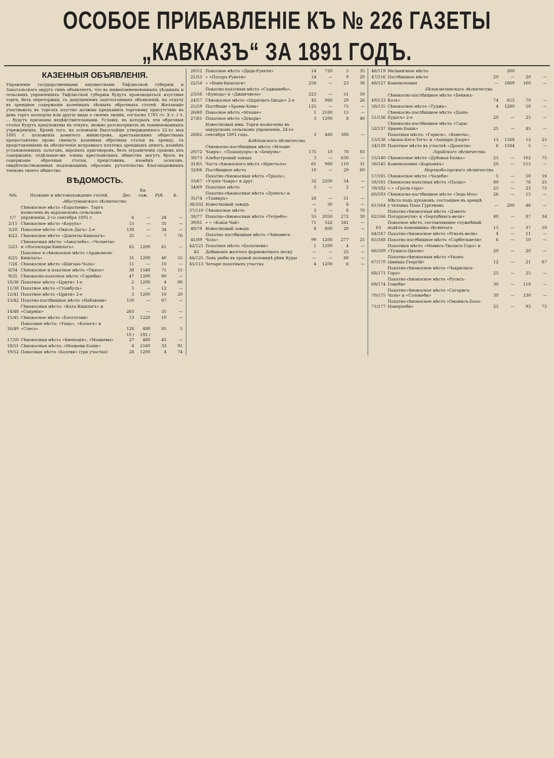ОСОБОЕ ПРИБАВЛЕНІЕ КЪ № 226 ГАЗЕТЫ „КАВКАЗЪ“ ЗА 1891 ГОДЪ.
КАЗЕННЫЯ ОБЪЯВЛЕНІЯ.
Управленіе государственными имуществами Тифлисской губерніи и Закатальскаго округа симъ объявляетъ, что въ нижепоименованныхъ уѣздныхъ и сельскихъ управленіяхъ Тифлисской губерніи будутъ производиться изустные торги, безъ переторжки, съ допущеніемъ запечатанныхъ объявленій, на отдачу въ арендное содержаніе казенныхъ лѣсныхъ оброчныхъ статей. Желающіе участвовать въ торгахъ изустно должны предъявить торговому присутствію въ день торга паспорты или другіе виды о своемъ званіи, согласно 1783 ст. Х т. I ч. ... будутъ признаны недѣйствительными. Условія, на которыхъ эти оброчныя статьи будутъ предложены въ откупъ, можно разсматривать въ поименованныхъ учрежденіяхъ. Кромѣ того, на основаніи Высочайше утвержденнаго 22-го мая 1881 г. положенія комитета министровъ, крестьянскимъ обществамъ предоставлено право снимать казенныя оброчныя статьи въ аренду, съ представленіемъ въ обезпеченіе исправнаго платежа арендныхъ денегъ, взамѣнъ установленныхъ залоговъ, мірскихъ приговоровъ, безъ ограниченія сроковъ ихъ содержанія; отдѣльные-же члены крестьянскихъ обществъ могутъ брать въ содержаніе оброчныя статьи, представивъ, взамѣнъ залоговъ, свидѣтельствованныя надлежащимъ образомъ ручательства благонадежныхъ членовъ своего общества.
ВѢДОМОСТЬ.
| №№ | Названіе и мѣстонахожденіе статей. | Дес. | Кв. саж. | Руб. | К. |
| --- | --- | --- | --- | --- | --- |
| Абастуманскаго лѣсничества: | | | | | |
| 1/7 | Сѣнокосное мѣсто «Баратхеви». Торгъ назначенъ въ вархансконъ сельскомъ управленіи, 2-го сентября 1891 г. | 6 | — | 24 | — |
| 2/15 | Сѣнокосное мѣсто «Корухъ» | 15 | — | 35 | — |
| 3/20 | Покосное мѣсто «Окюзъ-Дагъ» 2-е | 130 | — | 34 | — |
| 4/22 | Сѣнокосное мѣсто «Довлеты-Кишлагъ» | 35 | — | 7 | 70 |
| 5/23 | Сѣнокосныя мѣста: «Амаглеба», «Чочиеты» и «Насоплари-Кишлагъ» | 65 | 1200 | 61 | — |
| 6/25 | Пахатное и сѣнокосное мѣсто «Ардисвели-Кишлагъ» | 31 | 1200 | 40 | 55 |
| 7/26 | Сѣнокосное мѣсто «Шигана-Чала» | 11 | — | 10 | — |
| 8/34 | Сѣнокосное и пахатное мѣсто «Окиза» | 38 | 1540 | 71 | 15 |
| 9/35 | Сѣнокосно-пахатное мѣсто «Горіебы» | 47 | 1200 | 80 | — |
| 10/36 | Пахатное мѣсто «Црити» 1-е | 2 | 1200 | 4 | 80 |
| 11/38 | Пахатное мѣсто «Стамбулъ» | 5 | — | 12 | — |
| 12/41 | Пахатное мѣсто «Црити» 2-е | 3 | 1200 | 10 | 20 |
| 13/42 | Пахатно-пастбищное мѣсто «Набакеви» | 150 | — | 67 | — |
| 14/48 | Сѣнокосныя мѣста: «Ката-Кишлагъ» и «Саирмія» | 263 | — | 35 | — |
| 15/45 | Сѣнокосное мѣсто «Боселтави» | 13 | 1220 | 10 | — |
| 16/49 | Покосныя мѣста: «Унца», «Колосъ» и «Слеса» | 128 | 480 | 85 | 5 |
| 17/50 | Сѣнокосныя мѣста «Квенація», «Моцкевы» | 10 / 27 | 192 / 480 | 45 | — |
| 18/51 | Сѣнокосныя мѣста: «Моцкеви-Баши» | 4 | 2160 | 33 | 91 |
| 19/52 | Покосныя мѣста «Холеви» (три участка) | 28 | 1200 | 4 | 74 |
| 20/52 | Покосное мѣсто «Диди-Рукети» | 14 | 720 | 5 | 35 |
| 21/55 | » «Патара-Рукети» | 14 | — | 9 | 20 |
| 22/54 | » «Вани-Кишлаги» | 256 | — | 23 | 38 |
| 23/56 | Покосно-пахатныя мѣста «Саджинебо», «Кумода» и «Джинчвела» | 223 | — | 51 | 50 |
| 24/57 | Сѣнокосное мѣсто «Цхрилисъ-Цкаро» 2-е | 42 | 960 | 29 | 26 |
| 25/59 | Пастбище «Храми-Хеви» | 125 | — | 75 | — |
| 26/60 | Покосное мѣсто «Млаше» | 1 | 2160 | 15 | — |
| 27/61 | Пахатное мѣсто «Дгвари» | 3 | 1200 | 8 | 40 |
| 28/62 | Известковыя ямы. Торги назначены въ ацкурскомъ сельскомъ управленіи, 24-го сентября 1891 года. | 3 | 480 | 300 | — |
| Кобліанскаго лѣсничества. | | | | | |
| 29/72 | Сѣнокосно-пастбищныя мѣста «Млаше-Чаиръ», «Пашапуаръ» и «Бешумъ» | 175 | 10 | 78 | 83 |
| 30/73 | Алебастровый заводъ | 3 | — | 630 | — |
| 31/65 | Часть сѣнокоснаго мѣста «Ирисчала» | 61 | 960 | 110 | 31 |
| 32/66 | Пастбищное мѣсто | 10 | — | 29 | 60 |
| 33/67 | Пахатно-сѣнокосныя мѣста «Тріаль», «Узунъ-Чаиръ» и друг. | 32 | 2200 | 54 | — |
| 34/69 | Пахатное мѣсто | 5 | — | 2 | — |
| 35/74 | Пахатно-сѣнокосныя мѣста «Дунесъ» и «Тахвиръ» | 28 | — | 51 | — |
| 36/102 | Известковый заводъ | — | 30 | 6 | — |
| 37/110 | Сѣнокосное мѣсто | 3 | — | 8 | 70 |
| 38/77 | Пахатно-сѣнокосныя мѣста «Тетребо» | 55 | 2050 | 272 | 30 |
| 39/81 | » » «Кокія-Чай» | 71 | 522 | 341 | — |
| 40/78 | Известковый заводъ | 8 | 800 | 20 | — |
| 41/89 | Пахатно пастбищныя мѣста «Чинависъ-Чала» | 99 | 1200 | 277 | 25 |
| 42/121 | Пахатное мѣсто «Балатхеви» | 1 | 1200 | 4 | — |
| 43 | Добываніе желтаго формовочнаго песку | — | — | 25 | — |
| 44/125 | Ловъ рыбы въ правой половинѣ рѣки Куры | — | — | 60 | — |
| 45/113 | Четыре пахатныхъ участка | 4 | 1200 | 6 | — |
| 46/119 | Мельничное мѣсто | | 200 | | |
| 47/116 | Пастбищное мѣсто | 20 | — | 20 | — |
| 48/127 | Каменоломня | — | 1669 | 160 | — |
| Бѣлоключинскаго лѣсничества. | | | | | |
| 49/133 | Сѣнокосно-пастбищное мѣсто «Бекюкъ-Козъ» | 74 | 655 | 70 | — |
| 50/135 | Сѣнокосное мѣсто «Туджъ» | 4 | 1280 | 50 | — |
| 51/136 | Сѣнокосно-пастбищное мѣсто «Дашъ-Будагъ» 2-е | 20 | — | 25 | — |
| 52/137 | Сѣнокосно-пастбищное мѣсто «Сары-Ярымъ-Баши» | 25 | — | 45 | — |
| 53/138 | Пахатныя мѣста: «Гориси», «Ванеты», «Акопа-Кега-Тегъ» и «Ахпюри-Дзоръ» | 13 | 1168 | 13 | 25 |
| 54/139 | Пахатное мѣсто въ участкѣ «Драпеты» | 6 | 1584 | 5 | — |
| Лорійскаго лѣсничества. | | | | | |
| 55/140 | Сѣнокосное мѣсто «Дубовая-Балка» | 25 | — | 102 | 75 |
| 56/145 | Каменоломня «Карханкъ» | 20 | — | 515 | — |
| Марткобо-іорскаго лѣсничества. | | | | | |
| 57/165 | Сѣнокосное мѣсто «Чалеби» | 5 | — | 50 | 16 |
| 58/181 | Сѣнокосно-пахатныя мѣста «Палдо» | 80 | — | 76 | 25 |
| 59/182 | » » «Гралъ-гора» | 25 | — | 23 | 75 |
| 60/183 | Сѣнокосно-пастбищное мѣсто «Зеда-Мта» | 26 | — | 15 | — |
| 61/164 | Мѣсто подъ духаномъ, состоящее въ арендѣ у телавца Папа Гургенова | — | 200 | 46 | — |
| 62/166 | Пахатно-сѣнокосныя мѣста «Дзвелъ-Патардзеули» и «Бертубнисъ-вели» | 40 | — | 87 | 34 |
| 63 | Покосное мѣсто, составляющее служебный надѣлъ помощника лѣсничаго | 15 | — | 37 | 50 |
| 64/167 | Пахатно-сѣнокосное мѣсто «Ргвалъ-вели» | 4 | — | 11 | — |
| 65/168 | Пахатно-пастбищное мѣсто «Сарбіельвели» | 6 | — | 10 | — |
| 66/169 | Пахатныя мѣста «Мамисъ-Твалисъ-Гора» и «Тушисъ-Цкали» | 20 | — | 20 | — |
| 67/170 | Пахатно-сѣнокосныя мѣста «Уканъ-Цминда-Георгій» | 12 | — | 21 | 67 |
| 68/171 | Пахатно-сѣнокосное мѣсто «Чакрилисъ-Гора» | 25 | — | 25 | — |
| 69/174 | Пахатно-сѣнокосное мѣсто «Русисъ-Гомеби» | 30 | — | 118 | — |
| 70/175 | Пахатно-сѣнокосное мѣсто «Сагорисъ-Чала» и «Салокеби» | 30 | — | 130 | — |
| 71/177 | Пахатно-сѣнокосное мѣсто «Оманисъ-Боло-Накерлеби» | 25 | — | 93 | 75 |